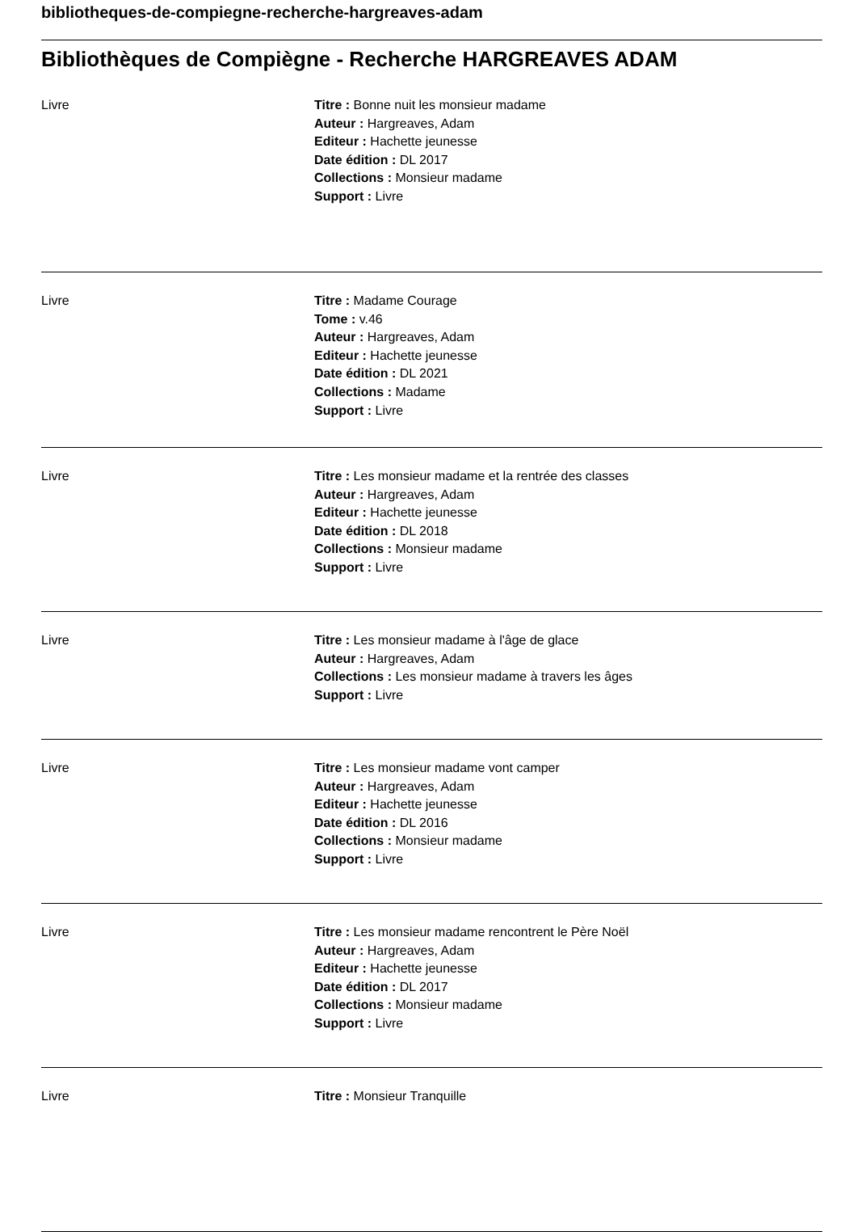bibliotheques-de-compiegne-recherche-hargreaves-adam
Bibliothèques de Compiègne - Recherche HARGREAVES ADAM
Livre Titre : Bonne nuit les monsieur madame
Auteur : Hargreaves, Adam
Editeur : Hachette jeunesse
Date édition : DL 2017
Collections : Monsieur madame
Support : Livre
Livre Titre : Madame Courage
Tome : v.46
Auteur : Hargreaves, Adam
Editeur : Hachette jeunesse
Date édition : DL 2021
Collections : Madame
Support : Livre
Livre Titre : Les monsieur madame et la rentrée des classes
Auteur : Hargreaves, Adam
Editeur : Hachette jeunesse
Date édition : DL 2018
Collections : Monsieur madame
Support : Livre
Livre Titre : Les monsieur madame à l'âge de glace
Auteur : Hargreaves, Adam
Collections : Les monsieur madame à travers les âges
Support : Livre
Livre Titre : Les monsieur madame vont camper
Auteur : Hargreaves, Adam
Editeur : Hachette jeunesse
Date édition : DL 2016
Collections : Monsieur madame
Support : Livre
Livre Titre : Les monsieur madame rencontrent le Père Noël
Auteur : Hargreaves, Adam
Editeur : Hachette jeunesse
Date édition : DL 2017
Collections : Monsieur madame
Support : Livre
Livre Titre : Monsieur Tranquille